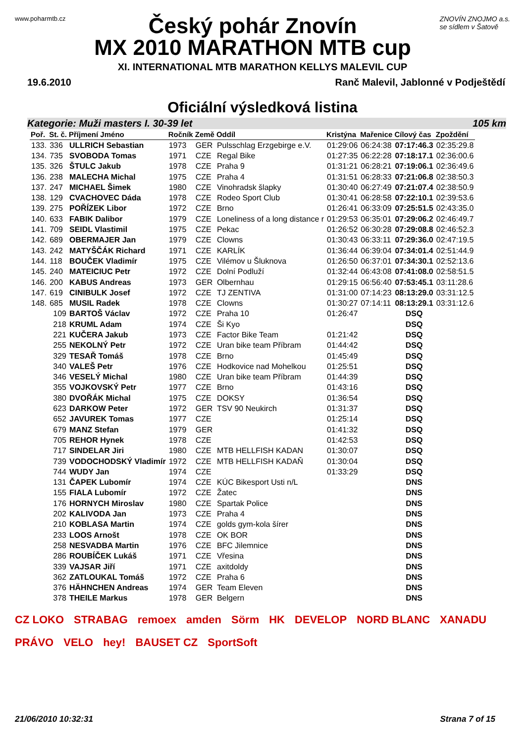www.poharmtb.cz
Český pohár Znovín
MX 2010 MARATHON MTB cup
ZNOVÍN ZNOJMO a.s.
se sídlem v Šatově
XI. INTERNATIONAL MTB MARATHON KELLYS MALEVIL CUP
19.6.2010 Ranč Malevil, Jablonné v Podještědí
Oficiální výsledková listina
Kategorie: Muži masters I. 30-39 let 105 km
| Poř. | St. č. | Příjmení Jméno | Ročník | Země | Oddíl | Kristýna | Mařenice | Cílový čas | Zpoždění |
| --- | --- | --- | --- | --- | --- | --- | --- | --- | --- |
| 133. | 336 | ULLRICH Sebastian | 1973 | GER | Pulsschlag Erzgebirge e.V. | 01:29:06 | 06:24:38 | 07:17:46.3 | 02:35:29.8 |
| 134. | 735 | SVOBODA Tomas | 1971 | CZE | Regal Bike | 01:27:35 | 06:22:28 | 07:18:17.1 | 02:36:00.6 |
| 135. | 326 | ŠTULC Jakub | 1978 | CZE | Praha 9 | 01:31:21 | 06:28:21 | 07:19:06.1 | 02:36:49.6 |
| 136. | 238 | MALECHA Michal | 1975 | CZE | Praha 4 | 01:31:51 | 06:28:33 | 07:21:06.8 | 02:38:50.3 |
| 137. | 247 | MICHAEL Šimek | 1980 | CZE | Vinohradsk šlapky | 01:30:40 | 06:27:49 | 07:21:07.4 | 02:38:50.9 |
| 138. | 129 | CVACHOVEC Dáda | 1978 | CZE | Rodeo Sport Club | 01:30:41 | 06:28:58 | 07:22:10.1 | 02:39:53.6 |
| 139. | 275 | POŘÍZEK Libor | 1972 | CZE | Brno | 01:26:41 | 06:33:09 | 07:25:51.5 | 02:43:35.0 |
| 140. | 633 | FABIK Dalibor | 1979 | CZE | Loneliness of a long distance r | 01:29:53 | 06:35:01 | 07:29:06.2 | 02:46:49.7 |
| 141. | 709 | SEIDL Vlastimil | 1975 | CZE | Pekac | 01:26:52 | 06:30:28 | 07:29:08.8 | 02:46:52.3 |
| 142. | 689 | OBERMAJER Jan | 1979 | CZE | Clowns | 01:30:43 | 06:33:11 | 07:29:36.0 | 02:47:19.5 |
| 143. | 242 | MATYŠČÁK Richard | 1971 | CZE | KARLÍK | 01:36:44 | 06:39:04 | 07:34:01.4 | 02:51:44.9 |
| 144. | 118 | BOUČEK Vladimír | 1975 | CZE | Vilémov u Šluknova | 01:26:50 | 06:37:01 | 07:34:30.1 | 02:52:13.6 |
| 145. | 240 | MATEICIUC Petr | 1972 | CZE | Dolní Podluží | 01:32:44 | 06:43:08 | 07:41:08.0 | 02:58:51.5 |
| 146. | 200 | KABUS Andreas | 1973 | GER | Olbernhau | 01:29:15 | 06:56:40 | 07:53:45.1 | 03:11:28.6 |
| 147. | 619 | CINIBULK Josef | 1972 | CZE | TJ ZENTIVA | 01:31:00 | 07:14:23 | 08:13:29.0 | 03:31:12.5 |
| 148. | 685 | MUSIL Radek | 1978 | CZE | Clowns | 01:30:27 | 07:14:11 | 08:13:29.1 | 03:31:12.6 |
| | 109 | BARTOŠ Václav | 1972 | CZE | Praha 10 | 01:26:47 | | DSQ | |
| | 218 | KRUML Adam | 1974 | CZE | Ši Kyo | | | DSQ | |
| | 221 | KUČERA Jakub | 1973 | CZE | Factor Bike Team | 01:21:42 | | DSQ | |
| | 255 | NEKOLNÝ Petr | 1972 | CZE | Uran bike team Příbram | 01:44:42 | | DSQ | |
| | 329 | TESAŘ Tomáš | 1978 | CZE | Brno | 01:45:49 | | DSQ | |
| | 340 | VALEŠ Petr | 1976 | CZE | Hodkovice nad Mohelkou | 01:25:51 | | DSQ | |
| | 346 | VESELÝ Michal | 1980 | CZE | Uran bike team Příbram | 01:44:39 | | DSQ | |
| | 355 | VOJKOVSKÝ Petr | 1977 | CZE | Brno | 01:43:16 | | DSQ | |
| | 380 | DVOŘÁK Michal | 1975 | CZE | DOKSY | 01:36:54 | | DSQ | |
| | 623 | DARKOW Peter | 1972 | GER | TSV 90 Neukirch | 01:31:37 | | DSQ | |
| | 652 | JAVUREK Tomas | 1977 | CZE | | 01:25:14 | | DSQ | |
| | 679 | MANZ Stefan | 1979 | GER | | 01:41:32 | | DSQ | |
| | 705 | REHOR Hynek | 1978 | CZE | | 01:42:53 | | DSQ | |
| | 717 | SINDELAR Jiri | 1980 | CZE | MTB HELLFISH KADAN | 01:30:07 | | DSQ | |
| | 739 | VODOCHODSKÝ Vladimír | 1972 | CZE | MTB HELLFISH KADAŇ | 01:30:04 | | DSQ | |
| | 744 | WUDY Jan | 1974 | CZE | | 01:33:29 | | DSQ | |
| | 131 | ČAPEK Lubomír | 1974 | CZE | KÚC Bikesport Usti n/L | | | DNS | |
| | 155 | FIALA Lubomír | 1972 | CZE | Žatec | | | DNS | |
| | 176 | HORNYCH Miroslav | 1980 | CZE | Spartak Police | | | DNS | |
| | 202 | KALIVODA Jan | 1973 | CZE | Praha 4 | | | DNS | |
| | 210 | KOBLASA Martin | 1974 | CZE | golds gym-kola šírer | | | DNS | |
| | 233 | LOOS Arnošt | 1978 | CZE | OK BOR | | | DNS | |
| | 258 | NESVADBA Martin | 1976 | CZE | BFC Jilemnice | | | DNS | |
| | 286 | ROUBÍČEK Lukáš | 1971 | CZE | Vřesina | | | DNS | |
| | 339 | VAJSAR Jiří | 1971 | CZE | axitdoldy | | | DNS | |
| | 362 | ZATLOUKAL Tomáš | 1972 | CZE | Praha 6 | | | DNS | |
| | 376 | HÄHNCHEN Andreas | 1974 | GER | Team Eleven | | | DNS | |
| | 378 | THEILE Markus | 1978 | GER | Belgern | | | DNS | |
CZ LOKO STRABAG remoex amden Sörm HK DEVELOP NORD BLANC XANADU PRÁVO VELO hey! BAUSET CZ SportSoft
21/06/2010 10:32:31 Strana 7 of 15